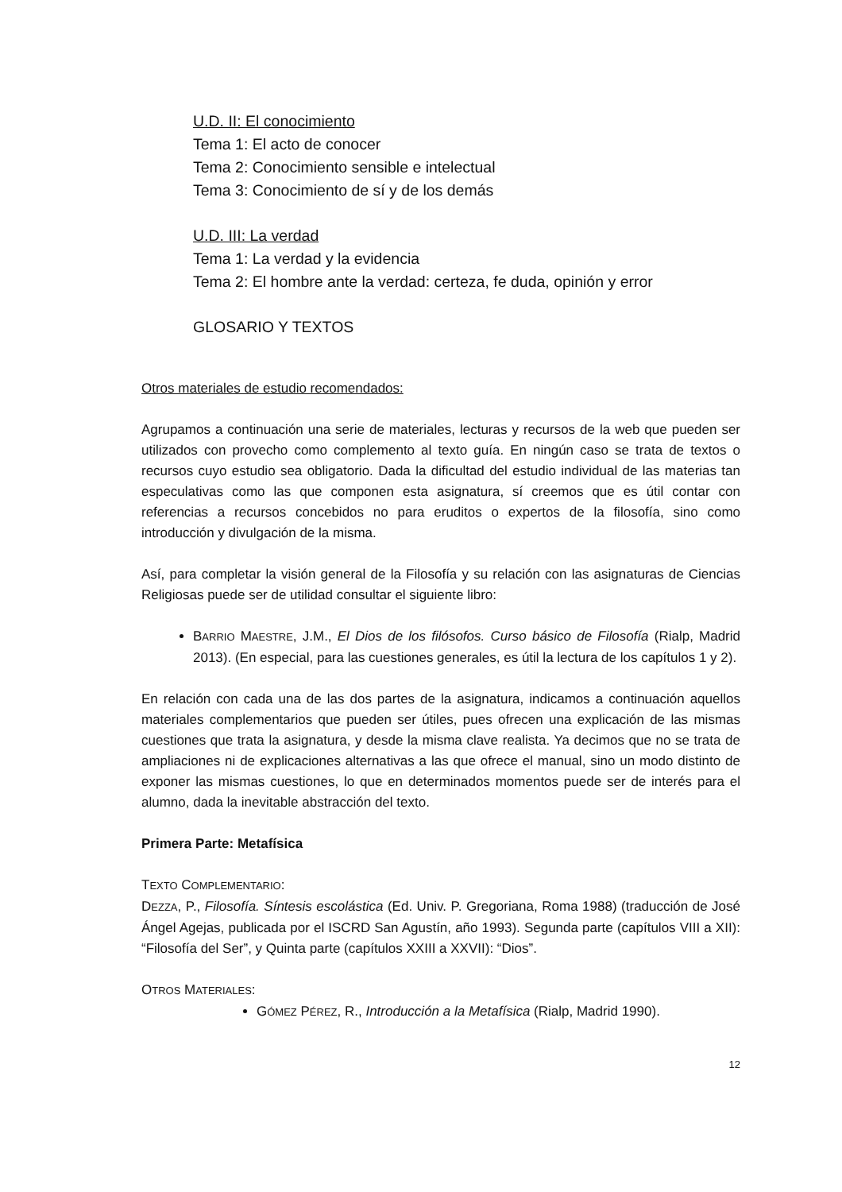U.D. II: El conocimiento
Tema 1: El acto de conocer
Tema 2: Conocimiento sensible e intelectual
Tema 3: Conocimiento de sí y de los demás
U.D. III: La verdad
Tema 1: La verdad y la evidencia
Tema 2: El hombre ante la verdad: certeza, fe duda, opinión y error
GLOSARIO Y TEXTOS
Otros materiales de estudio recomendados:
Agrupamos a continuación una serie de materiales, lecturas y recursos de la web que pueden ser utilizados con provecho como complemento al texto guía. En ningún caso se trata de textos o recursos cuyo estudio sea obligatorio. Dada la dificultad del estudio individual de las materias tan especulativas como las que componen esta asignatura, sí creemos que es útil contar con referencias a recursos concebidos no para eruditos o expertos de la filosofía, sino como introducción y divulgación de la misma.
Así, para completar la visión general de la Filosofía y su relación con las asignaturas de Ciencias Religiosas puede ser de utilidad consultar el siguiente libro:
BARRIO MAESTRE, J.M., El Dios de los filósofos. Curso básico de Filosofía (Rialp, Madrid 2013). (En especial, para las cuestiones generales, es útil la lectura de los capítulos 1 y 2).
En relación con cada una de las dos partes de la asignatura, indicamos a continuación aquellos materiales complementarios que pueden ser útiles, pues ofrecen una explicación de las mismas cuestiones que trata la asignatura, y desde la misma clave realista. Ya decimos que no se trata de ampliaciones ni de explicaciones alternativas a las que ofrece el manual, sino un modo distinto de exponer las mismas cuestiones, lo que en determinados momentos puede ser de interés para el alumno, dada la inevitable abstracción del texto.
Primera Parte: Metafísica
TEXTO COMPLEMENTARIO:
DEZZA, P., Filosofía. Síntesis escolástica (Ed. Univ. P. Gregoriana, Roma 1988) (traducción de José Ángel Agejas, publicada por el ISCRD San Agustín, año 1993). Segunda parte (capítulos VIII a XII): “Filosofía del Ser”, y Quinta parte (capítulos XXIII a XXVII): “Dios”.
OTROS MATERIALES:
GÓMEZ PÉREZ, R., Introducción a la Metafísica (Rialp, Madrid 1990).
12